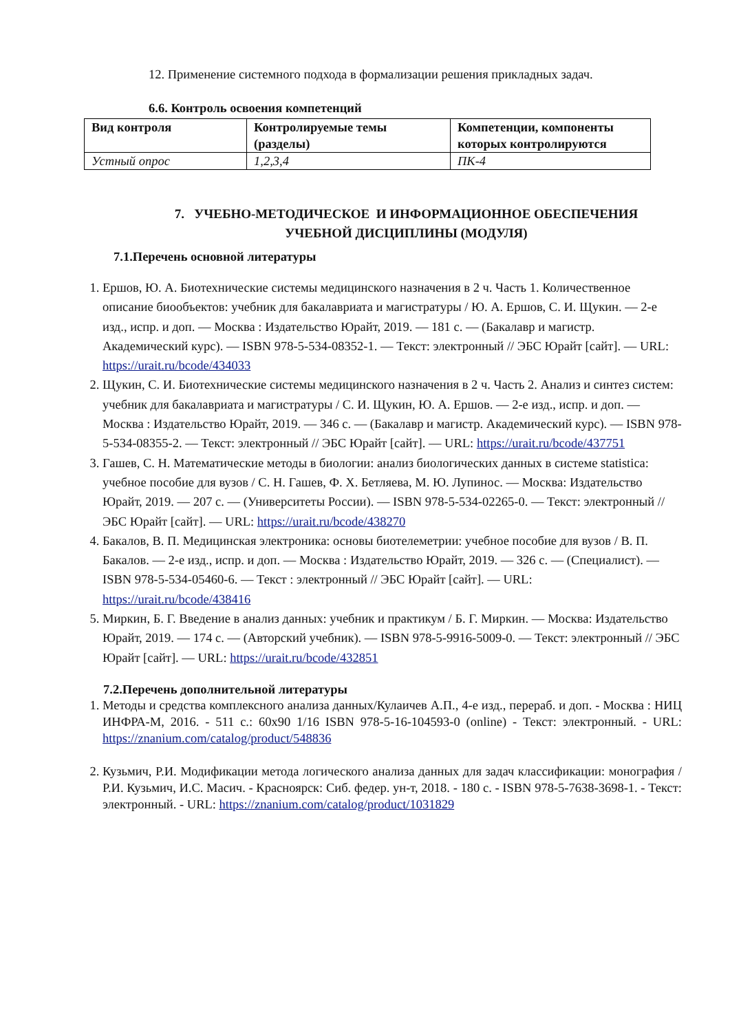12. Применение системного подхода в формализации решения прикладных задач.
6.6. Контроль освоения компетенций
| Вид контроля | Контролируемые темы (разделы) | Компетенции, компоненты которых контролируются |
| --- | --- | --- |
| Устный опрос | 1,2,3,4 | ПК-4 |
7. УЧЕБНО-МЕТОДИЧЕСКОЕ И ИНФОРМАЦИОННОЕ ОБЕСПЕЧЕНИЯ
УЧЕБНОЙ ДИСЦИПЛИНЫ (МОДУЛЯ)
7.1.Перечень основной литературы
1. Ершов, Ю. А. Биотехнические системы медицинского назначения в 2 ч. Часть 1. Количественное описание биообъектов: учебник для бакалавриата и магистратуры / Ю. А. Ершов, С. И. Щукин. — 2-е изд., испр. и доп. — Москва : Издательство Юрайт, 2019. — 181 с. — (Бакалавр и магистр. Академический курс). — ISBN 978-5-534-08352-1. — Текст: электронный // ЭБС Юрайт [сайт]. — URL: https://urait.ru/bcode/434033
2. Щукин, С. И. Биотехнические системы медицинского назначения в 2 ч. Часть 2. Анализ и синтез систем: учебник для бакалавриата и магистратуры / С. И. Щукин, Ю. А. Ершов. — 2-е изд., испр. и доп. — Москва : Издательство Юрайт, 2019. — 346 с. — (Бакалавр и магистр. Академический курс). — ISBN 978-5-534-08355-2. — Текст: электронный // ЭБС Юрайт [сайт]. — URL: https://urait.ru/bcode/437751
3. Гашев, С. Н. Математические методы в биологии: анализ биологических данных в системе statistica: учебное пособие для вузов / С. Н. Гашев, Ф. Х. Бетляева, М. Ю. Лупинос. — Москва: Издательство Юрайт, 2019. — 207 с. — (Университеты России). — ISBN 978-5-534-02265-0. — Текст: электронный // ЭБС Юрайт [сайт]. — URL: https://urait.ru/bcode/438270
4. Бакалов, В. П. Медицинская электроника: основы биотелеметрии: учебное пособие для вузов / В. П. Бакалов. — 2-е изд., испр. и доп. — Москва : Издательство Юрайт, 2019. — 326 с. — (Специалист). — ISBN 978-5-534-05460-6. — Текст : электронный // ЭБС Юрайт [сайт]. — URL: https://urait.ru/bcode/438416
5. Миркин, Б. Г. Введение в анализ данных: учебник и практикум / Б. Г. Миркин. — Москва: Издательство Юрайт, 2019. — 174 с. — (Авторский учебник). — ISBN 978-5-9916-5009-0. — Текст: электронный // ЭБС Юрайт [сайт]. — URL: https://urait.ru/bcode/432851
7.2.Перечень дополнительной литературы
1. Методы и средства комплексного анализа данных/Кулаичев А.П., 4-е изд., перераб. и доп. - Москва : НИЦ ИНФРА-М, 2016. - 511 с.: 60x90 1/16 ISBN 978-5-16-104593-0 (online) - Текст: электронный. - URL: https://znanium.com/catalog/product/548836
2. Кузьмич, Р.И. Модификации метода логического анализа данных для задач классификации: монография / Р.И. Кузьмич, И.С. Масич. - Красноярск: Сиб. федер. ун-т, 2018. - 180 с. - ISBN 978-5-7638-3698-1. - Текст: электронный. - URL: https://znanium.com/catalog/product/1031829